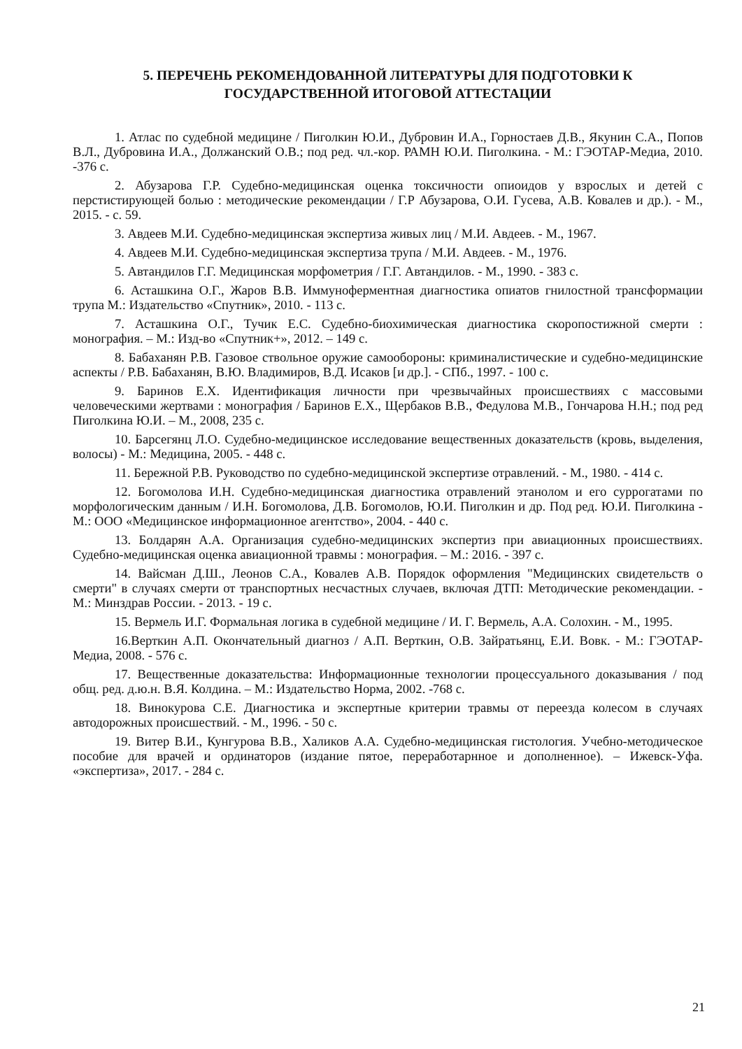5. ПЕРЕЧЕНЬ РЕКОМЕНДОВАННОЙ ЛИТЕРАТУРЫ ДЛЯ ПОДГОТОВКИ К
ГОСУДАРСТВЕННОЙ ИТОГОВОЙ АТТЕСТАЦИИ
1. Атлас по судебной медицине / Пиголкин Ю.И., Дубровин И.А., Горностаев Д.В., Якунин С.А., Попов В.Л., Дубровина И.А., Должанский О.В.; под ред. чл.-кор. РАМН Ю.И. Пиголкина. - М.: ГЭОТАР-Медиа, 2010. -376 с.
2. Абузарова Г.Р. Судебно-медицинская оценка токсичности опиоидов у взрослых и детей с перстистирующей болью : методические рекомендации / Г.Р Абузарова, О.И. Гусева, А.В. Ковалев и др.). - М., 2015. - с. 59.
3. Авдеев М.И. Судебно-медицинская экспертиза живых лиц / М.И. Авдеев. - М., 1967.
4. Авдеев М.И. Судебно-медицинская экспертиза трупа / М.И. Авдеев. - М., 1976.
5. Автандилов Г.Г. Медицинская морфометрия / Г.Г. Автандилов. - М., 1990. - 383 с.
6. Асташкина О.Г., Жаров В.В. Иммуноферментная диагностика опиатов гнилостной трансформации трупа М.: Издательство «Спутник», 2010. - 113 с.
7. Асташкина О.Г., Тучик Е.С. Судебно-биохимическая диагностика скоропостижной смерти : монография. – М.: Изд-во «Спутник+», 2012. – 149 с.
8. Бабаханян Р.В. Газовое ствольное оружие самообороны: криминалистические и судебно-медицинские аспекты / Р.В. Бабаханян, В.Ю. Владимиров, В.Д. Исаков [и др.]. - СПб., 1997. - 100 с.
9. Баринов Е.Х. Идентификация личности при чрезвычайных происшествиях с массовыми человеческими жертвами : монография / Баринов Е.Х., Щербаков В.В., Федулова М.В., Гончарова Н.Н.; под ред Пиголкина Ю.И. – М., 2008, 235 с.
10. Барсегянц Л.О. Судебно-медицинское исследование вещественных доказательств (кровь, выделения, волосы) - М.: Медицина, 2005. - 448 с.
11. Бережной Р.В. Руководство по судебно-медицинской экспертизе отравлений. - М., 1980. - 414 с.
12. Богомолова И.Н. Судебно-медицинская диагностика отравлений этанолом и его суррогатами по морфологическим данным / И.Н. Богомолова, Д.В. Богомолов, Ю.И. Пиголкин и др. Под ред. Ю.И. Пиголкина - М.: ООО «Медицинское информационное агентство», 2004. - 440 с.
13. Болдарян А.А. Организация судебно-медицинских экспертиз при авиационных происшествиях. Судебно-медицинская оценка авиационной травмы : монография. – М.: 2016. - 397 с.
14. Вайсман Д.Ш., Леонов С.А., Ковалев А.В. Порядок оформления "Медицинских свидетельств о смерти" в случаях смерти от транспортных несчастных случаев, включая ДТП: Методические рекомендации. - М.: Минздрав России. - 2013. - 19 с.
15. Вермель И.Г. Формальная логика в судебной медицине / И. Г. Вермель, А.А. Солохин. - М., 1995.
16.Верткин А.П. Окончательный диагноз / А.П. Верткин, О.В. Зайратьянц, Е.И. Вовк. - М.: ГЭОТАР-Медиа, 2008. - 576 с.
17. Вещественные доказательства: Информационные технологии процессуального доказывания / под общ. ред. д.ю.н. В.Я. Колдина. – М.: Издательство Норма, 2002. -768 с.
18. Винокурова С.Е. Диагностика и экспертные критерии травмы от переезда колесом в случаях автодорожных происшествий. - М., 1996. - 50 с.
19. Витер В.И., Кунгурова В.В., Халиков А.А. Судебно-медицинская гистология. Учебно-методическое пособие для врачей и ординаторов (издание пятое, переработарнное и дополненное). – Ижевск-Уфа. «экспертиза», 2017. - 284 с.
21